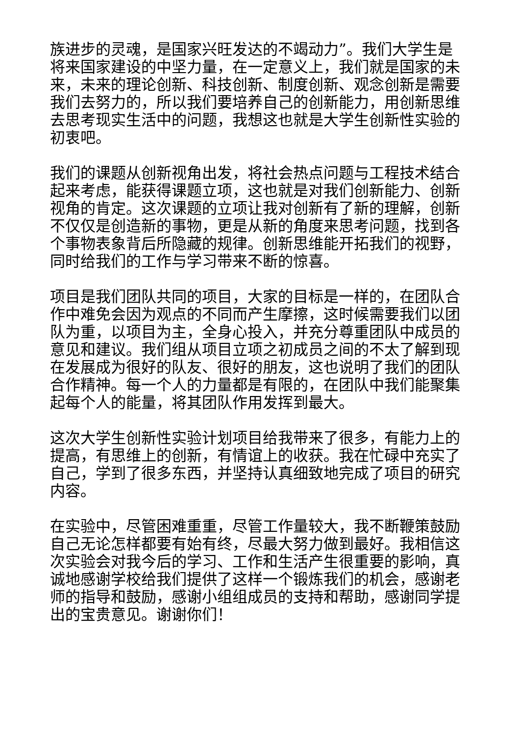族进步的灵魂，是国家兴旺发达的不竭动力”。我们大学生是将来国家建设的中坚力量，在一定意义上，我们就是国家的未来，未来的理论创新、科技创新、制度创新、观念创新是需要我们去努力的，所以我们要培养自己的创新能力，用创新思维去思考现实生活中的问题，我想这也就是大学生创新性实验的初衷吧。
我们的课题从创新视角出发，将社会热点问题与工程技术结合起来考虑，能获得课题立项，这也就是对我们创新能力、创新视角的肯定。这次课题的立项让我对创新有了新的理解，创新不仅仅是创造新的事物，更是从新的角度来思考问题，找到各个事物表象背后所隐藏的规律。创新思维能开拓我们的视野，同时给我们的工作与学习带来不断的惊喜。
项目是我们团队共同的项目，大家的目标是一样的，在团队合作中难免会因为观点的不同而产生摩擦，这时候需要我们以团队为重，以项目为主，全身心投入，并充分尊重团队中成员的意见和建议。我们组从项目立项之初成员之间的不太了解到现在发展成为很好的队友、很好的朋友，这也说明了我们的团队合作精神。每一个人的力量都是有限的，在团队中我们能聚集起每个人的能量，将其团队作用发挥到最大。
这次大学生创新性实验计划项目给我带来了很多，有能力上的提高，有思维上的创新，有情谊上的收获。我在忙碌中充实了自己，学到了很多东西，并坚持认真细致地完成了项目的研究内容。
在实验中，尽管困难重重，尽管工作量较大，我不断鞭策鼓励自己无论怎样都要有始有终，尽最大努力做到最好。我相信这次实验会对我今后的学习、工作和生活产生很重要的影响，真诚地感谢学校给我们提供了这样一个锻炼我们的机会，感谢老师的指导和鼓励，感谢小组组成员的支持和帮助，感谢同学提出的宝贵意见。谢谢你们！